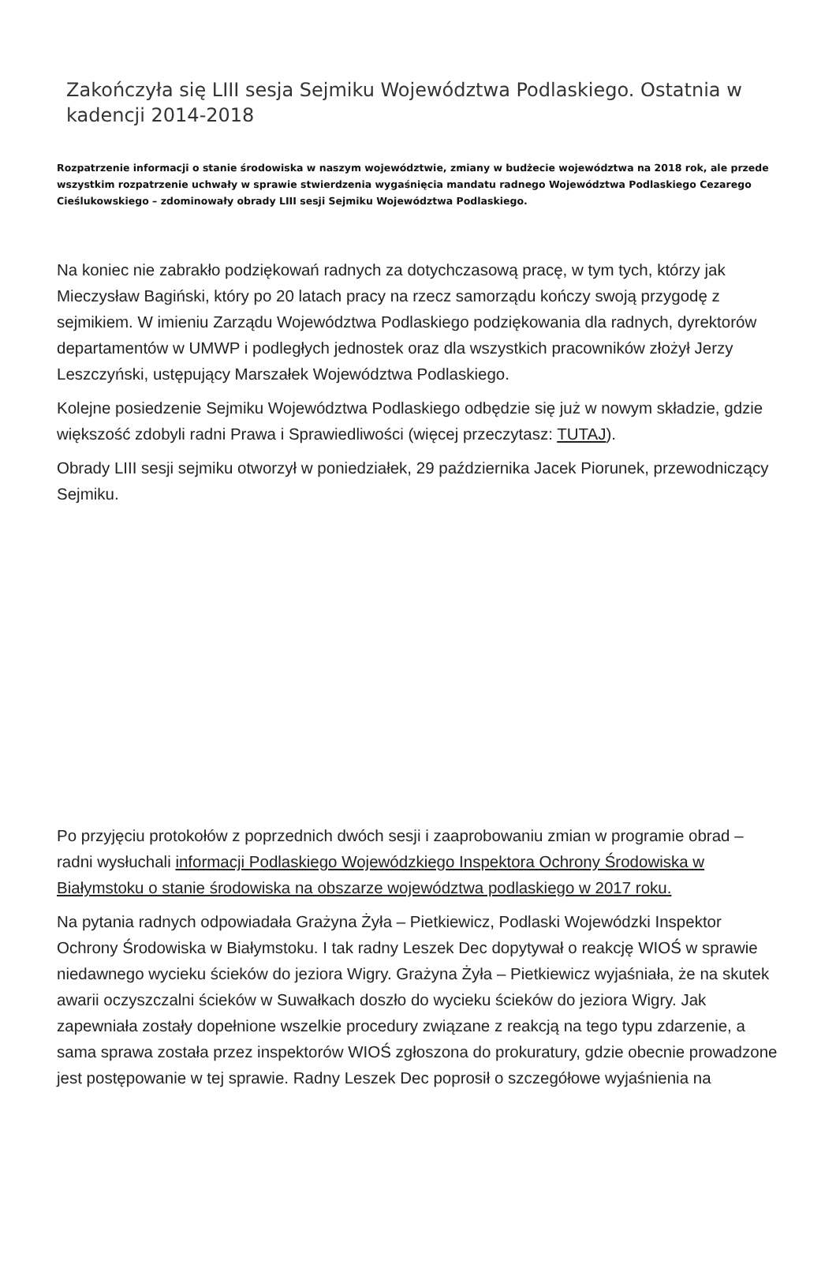Zakończyła się LIII sesja Sejmiku Województwa Podlaskiego. Ostatnia w kadencji 2014-2018
Rozpatrzenie informacji o stanie środowiska w naszym województwie, zmiany w budżecie województwa na 2018 rok, ale przede wszystkim rozpatrzenie uchwały w sprawie stwierdzenia wygaśnięcia mandatu radnego Województwa Podlaskiego Cezarego Cieślukowskiego – zdominowały obrady LIII sesji Sejmiku Województwa Podlaskiego.
Na koniec nie zabrakło podziękowań radnych za dotychczasową pracę, w tym tych, którzy jak Mieczysław Bagiński, który po 20 latach pracy na rzecz samorządu kończy swoją przygodę z sejmikiem. W imieniu Zarządu Województwa Podlaskiego podziękowania dla radnych, dyrektorów departamentów w UMWP i podległych jednostek oraz dla wszystkich pracowników złożył Jerzy Leszczyński, ustępujący Marszałek Województwa Podlaskiego.
Kolejne posiedzenie Sejmiku Województwa Podlaskiego odbędzie się już w nowym składzie, gdzie większość zdobyli radni Prawa i Sprawiedliwości (więcej przeczytasz: TUTAJ).
Obrady LIII sesji sejmiku otworzył w poniedziałek, 29 października Jacek Piorunek, przewodniczący Sejmiku.
Po przyjęciu protokołów z poprzednich dwóch sesji i zaaprobowaniu zmian w programie obrad – radni wysłuchali informacji Podlaskiego Wojewódzkiego Inspektora Ochrony Środowiska w Białymstoku o stanie środowiska na obszarze województwa podlaskiego w 2017 roku.
Na pytania radnych odpowiadała Grażyna Żyła – Pietkiewicz, Podlaski Wojewódzki Inspektor Ochrony Środowiska w Białymstoku. I tak radny Leszek Dec dopytywał o reakcję WIOŚ w sprawie niedawnego wycieku ścieków do jeziora Wigry. Grażyna Żyła – Pietkiewicz wyjaśniała, że na skutek awarii oczyszczalni ścieków w Suwałkach doszło do wycieku ścieków do jeziora Wigry. Jak zapewniała zostały dopełnione wszelkie procedury związane z reakcją na tego typu zdarzenie, a sama sprawa została przez inspektorów WIOŚ zgłoszona do prokuratury, gdzie obecnie prowadzone jest postępowanie w tej sprawie. Radny Leszek Dec poprosił o szczegółowe wyjaśnienia na